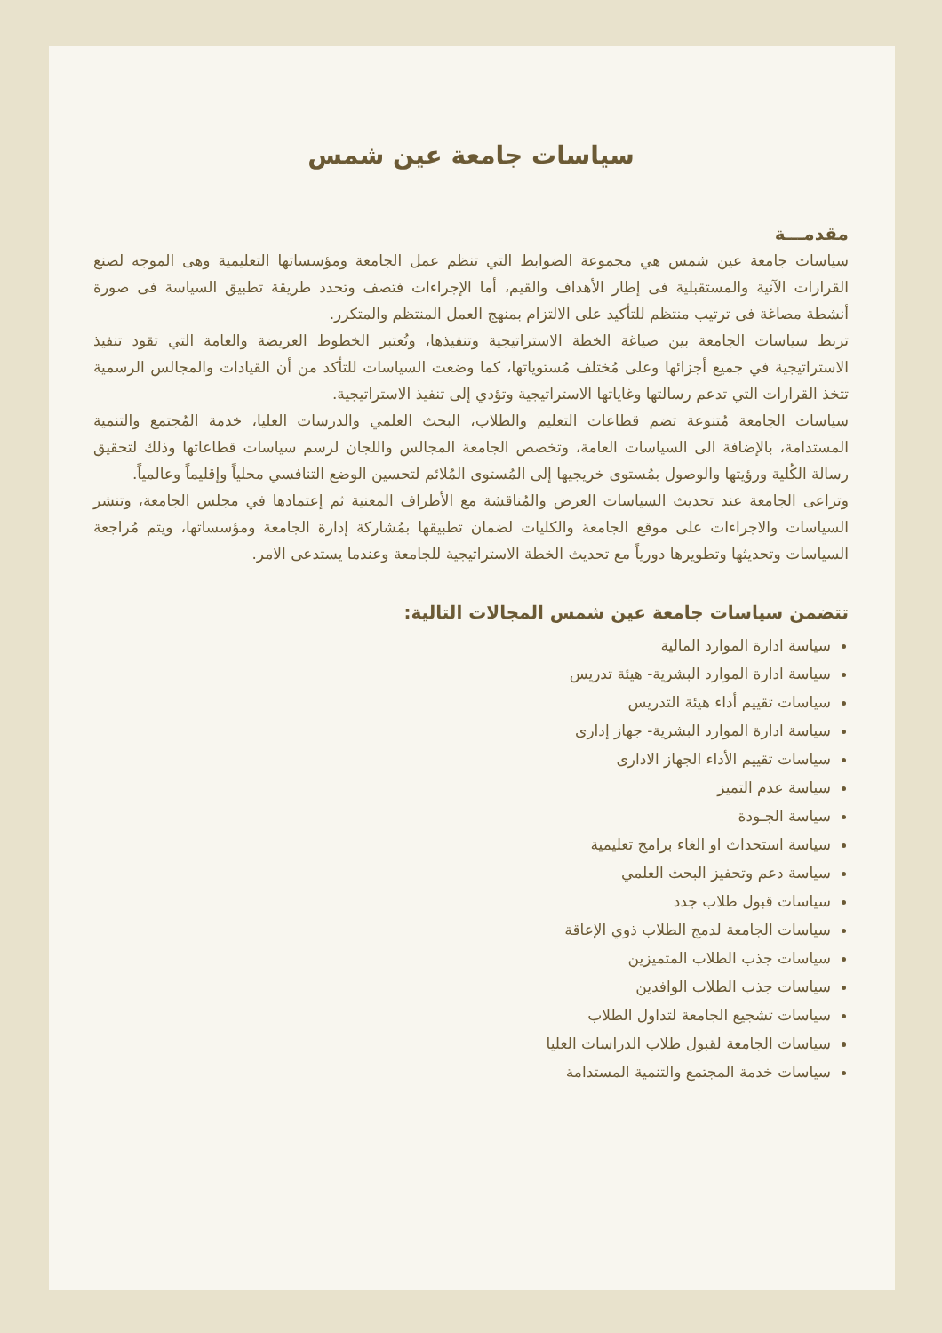سياسات جامعة عين شمس
مقدمـــة
سياسات جامعة عين شمس هي مجموعة الضوابط التي تنظم عمل الجامعة ومؤسساتها التعليمية وهى الموجه لصنع القرارات الآنية والمستقبلية فى إطار الأهداف والقيم، أما الإجراءات فتصف وتحدد طريقة تطبيق السياسة فى صورة أنشطة مصاغة فى ترتيب منتظم للتأكيد على الالتزام بمنهج العمل المنتظم والمتكرر.
تربط سياسات الجامعة بين صياغة الخطة الاستراتيجية وتنفيذها، وتُعتبر الخطوط العريضة والعامة التي تقود تنفيذ الاستراتيجية في جميع أجزائها وعلى مُختلف مُستوياتها، كما وضعت السياسات للتأكد من أن القيادات والمجالس الرسمية تتخذ القرارات التي تدعم رسالتها وغاياتها الاستراتيجية وتؤدي إلى تنفيذ الاستراتيجية.
سياسات الجامعة مُتنوعة تضم قطاعات التعليم والطلاب، البحث العلمي والدرسات العليا، خدمة المُجتمع والتنمية المستدامة، بالإضافة الى السياسات العامة، وتخصص الجامعة المجالس واللجان لرسم سياسات قطاعاتها وذلك لتحقيق رسالة الكُلية ورؤيتها والوصول بمُستوى خريجيها إلى المُستوى المُلائم لتحسين الوضع التنافسي محلياً وإقليماً وعالمياً.
وتراعى الجامعة عند تحديث السياسات العرض والمُناقشة مع الأطراف المعنية ثم إعتمادها في مجلس الجامعة، وتنشر السياسات والاجراءات على موقع الجامعة والكليات لضمان تطبيقها بمُشاركة إدارة الجامعة ومؤسساتها، ويتم مُراجعة السياسات وتحديثها وتطويرها دورياً مع تحديث الخطة الاستراتيجية للجامعة وعندما يستدعى الامر.
تتضمن سياسات جامعة عين شمس المجالات التالية:
سياسة ادارة الموارد المالية
سياسة ادارة الموارد البشرية- هيئة تدريس
سياسات تقييم أداء هيئة التدريس
سياسة ادارة الموارد البشرية- جهاز إدارى
سياسات تقييم الأداء الجهاز الادارى
سياسة عدم التميز
سياسة الجـودة
سياسة استحداث او الغاء برامج تعليمية
سياسة دعم وتحفيز البحث العلمي
سياسات قبول طلاب جدد
سياسات الجامعة لدمج الطلاب ذوي الإعاقة
سياسات جذب الطلاب المتميزين
سياسات جذب الطلاب الوافدين
سياسات تشجيع الجامعة لتداول الطلاب
سياسات الجامعة لقبول طلاب الدراسات العليا
سياسات خدمة المجتمع والتنمية المستدامة